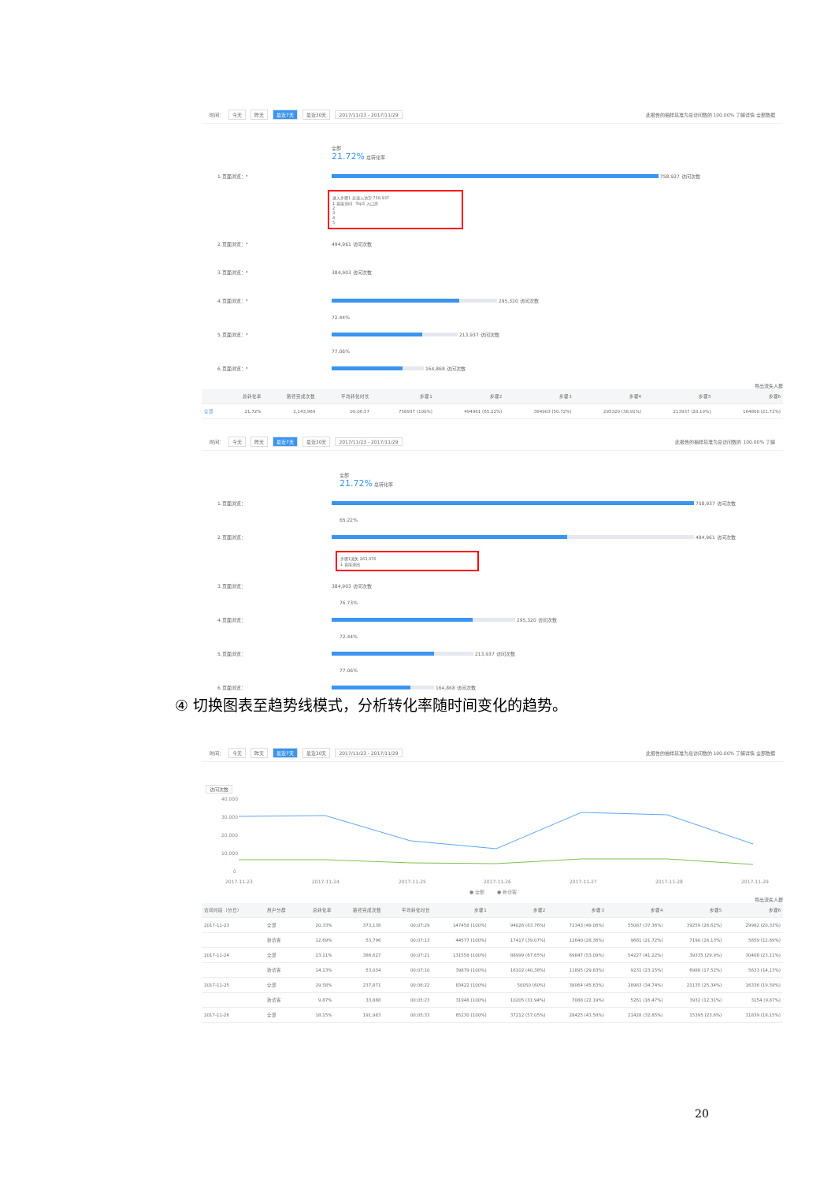时间： 今天 昨天 最近7天 最近30天 2017/11/23 - 2017/11/29 此报告的抽样基准为总访问数的 100.00% 了解详情 全部数据
全部
21.72% 总转化率
1.页面浏览：*
758,937 访问次数
进入步骤1 总流入访次 758,937
1 直接访问 Top5 入口页
2
3
4
5
2.页面浏览：* 494,961 访问次数
3.页面浏览：* 384,903 访问次数
4.页面浏览：*
295,320 访问次数
72.44%
5.页面浏览：*
213,937 访问次数
77.06%
6.页面浏览：*
164,868 访问次数
导出流失人群
| | 总转化率 | 路径完成次数 | 平均转化时长 | 步骤1 | 步骤2 | 步骤3 | 步骤4 | 步骤5 | 步骤6 |
| --- | --- | --- | --- | --- | --- | --- | --- | --- | --- |
| 全部 | 21.72% | 2,143,969 | 00:06:57 | 758937 (100%) | 494961 (65.22%) | 384903 (50.72%) | 295320 (38.91%) | 213937 (28.19%) | 164868 (21.72%) |
时间： 今天 昨天 最近7天 最近30天 2017/11/23 - 2017/11/29 此报告的抽样基准为总访问数的 100.00% 了解
全部
21.72% 总转化率
1.页面浏览：
758,937 访问次数
65.22%
2.页面浏览：
494,961 访问次数
步骤1流失 263,976
1 直接退出
3.页面浏览： 384,903 访问次数
76.73%
4.页面浏览：
295,320 访问次数
72.44%
5.页面浏览：
213,937 访问次数
77.06%
6.页面浏览：
164,868 访问次数
④ 切换图表至趋势线模式，分析转化率随时间变化的趋势。
时间： 今天 昨天 最近7天 最近30天 2017/11/23 - 2017/11/29 此报告的抽样基准为总访问数的 100.00% 了解详情 全部数据
访问次数
40,000
30,000
20,000
10,000
0
2017-11-23
2017-11-24
2017-11-25
2017-11-26
2017-11-27
2017-11-28
2017-11-29
● 全部
● 新访客
导出流失人群
| 访问时段（分日） | 用户分群 | 总转化率 | 路径完成次数 | 平均转化时长 | 步骤1 | 步骤2 | 步骤3 | 步骤4 | 步骤5 | 步骤6 |
| --- | --- | --- | --- | --- | --- | --- | --- | --- | --- | --- |
| 2017-11-23 | 全部 | 20.33% | 373,138 | 00:07:29 | 147458 (100%) | 94026 (63.76%) | 72343 (49.06%) | 55087 (37.36%) | 39259 (26.62%) | 29982 (20.33%) |
| | 新访客 | 12.69% | 53,796 | 00:07:13 | 44577 (100%) | 17417 (39.07%) | 12640 (28.36%) | 9681 (21.72%) | 7190 (16.13%) | 5659 (12.69%) |
| 2017-11-24 | 全部 | 23.11% | 386,627 | 00:07:21 | 131558 (100%) | 88999 (67.65%) | 69847 (53.09%) | 54227 (41.22%) | 39335 (29.9%) | 30408 (23.11%) |
| | 新访客 | 14.13% | 53,034 | 00:07:10 | 39879 (100%) | 16102 (40.38%) | 11895 (29.83%) | 9231 (23.15%) | 6988 (17.52%) | 5633 (14.13%) |
| 2017-11-25 | 全部 | 19.58% | 237,871 | 00:06:22 | 83422 (100%) | 50050 (60%) | 38064 (45.63%) | 28983 (34.74%) | 21135 (25.34%) | 16336 (19.58%) |
| | 新访客 | 9.87% | 33,888 | 00:05:23 | 31948 (100%) | 10205 (31.94%) | 7088 (22.19%) | 5261 (16.47%) | 3932 (12.31%) | 3154 (9.87%) |
| 2017-11-26 | 全部 | 18.15% | 191,983 | 00:05:33 | 65230 (100%) | 37212 (57.05%) | 28425 (43.58%) | 21428 (32.85%) | 15395 (23.6%) | 11839 (18.15%) |
20